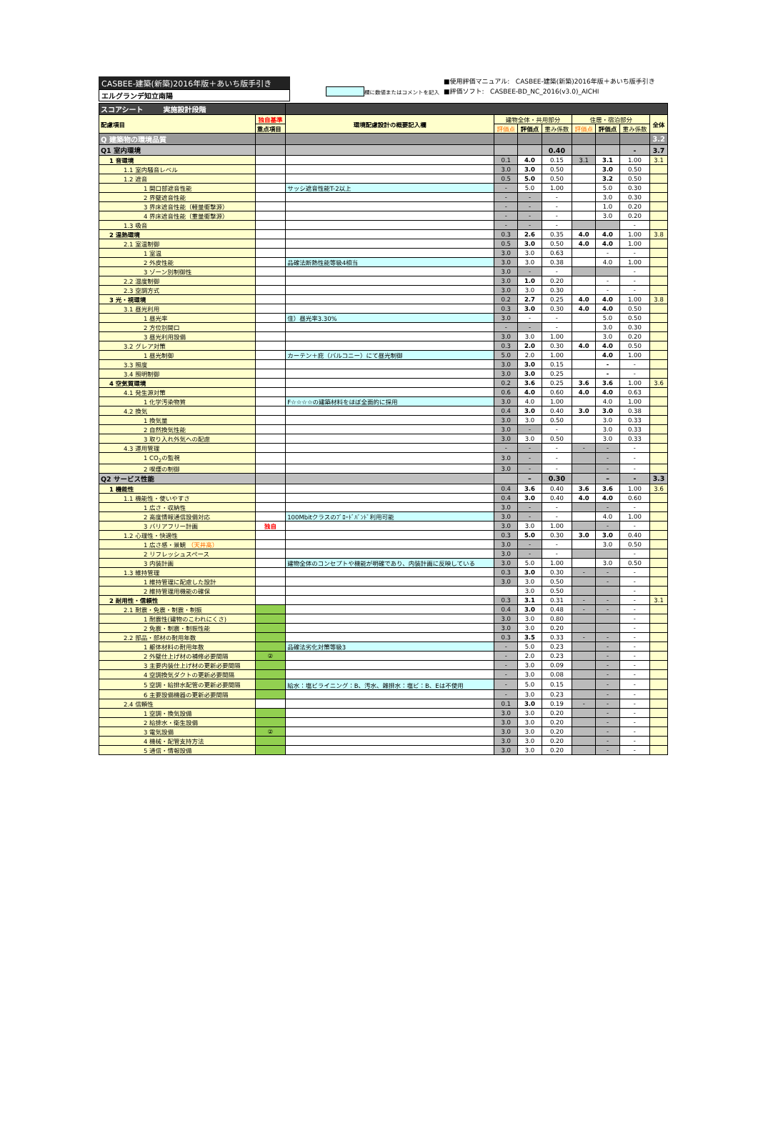CASBEE-建築(新築)2016年版＋あいち版手引き
エルグランデ知立南陽
欄に数値またはコメントを記入
■使用評価マニュアル: CASBEE-建築(新築)2016年版＋あいち版手引き
■評価ソフト: CASBEE-BD_NC_2016(v3.0)_AICHI
| スコアシート 実施設計段階 | | | | | | | | | |
| 配慮項目 | 独自基準 | 環境配慮設計の概要記入欄 | 建物全体・共用部分 | | | 住居・宿泊部分 | | | 全体 |
| | 重点項目 | | 評価点 | 評価点 | 重み係数 | 評価点 | 評価点 | 重み係数 | |
| Q 建築物の環境品質 | | | | | | | | | 3.2 |
| Q1 室内環境 | | | | | 0.40 | | | - | 3.7 |
| 1 音環境 | | | 0.1 | 4.0 | 0.15 | 3.1 | 3.1 | 1.00 | 3.1 |
| 1.1 室内騒音レベル | | | 3.0 | 3.0 | 0.50 | | 3.0 | 0.50 | |
| 1.2 遮音 | | | 0.5 | 5.0 | 0.50 | | 3.2 | 0.50 | |
| 1 開口部遮音性能 | | サッシ遮音性能T-2以上 | - | 5.0 | 1.00 | | 5.0 | 0.30 | |
| 2 界壁遮音性能 | | | - | - | - | | 3.0 | 0.30 | |
| 3 界床遮音性能（軽量衝撃源） | | | - | - | - | | 1.0 | 0.20 | |
| 4 界床遮音性能（重量衝撃源） | | | - | - | - | | 3.0 | 0.20 | |
| 1.3 吸音 | | | - | - | - | | | - | |
| 2 温熱環境 | | | 0.3 | 2.6 | 0.35 | 4.0 | 4.0 | 1.00 | 3.8 |
| 2.1 室温制御 | | | 0.5 | 3.0 | 0.50 | 4.0 | 4.0 | 1.00 | |
| 1 室温 | | | 3.0 | 3.0 | 0.63 | | - | - | |
| 2 外皮性能 | | 品確法断熱性能等級4相当 | 3.0 | 3.0 | 0.38 | | 4.0 | 1.00 | |
| 3 ゾーン別制御性 | | | 3.0 | - | - | | | - | |
| 2.2 湿度制御 | | | 3.0 | 1.0 | 0.20 | | - | - | |
| 2.3 空調方式 | | | 3.0 | 3.0 | 0.30 | | - | - | |
| 3 光・視環境 | | | 0.2 | 2.7 | 0.25 | 4.0 | 4.0 | 1.00 | 3.8 |
| 3.1 昼光利用 | | | 0.3 | 3.0 | 0.30 | 4.0 | 4.0 | 0.50 | |
| 1 昼光率 | | 住）昼光率3.30% | 3.0 | - | - | | 5.0 | 0.50 | |
| 2 方位別開口 | | | - | - | - | | 3.0 | 0.30 | |
| 3 昼光利用設備 | | | 3.0 | 3.0 | 1.00 | | 3.0 | 0.20 | |
| 3.2 グレア対策 | | | 0.3 | 2.0 | 0.30 | 4.0 | 4.0 | 0.50 | |
| 1 昼光制御 | | カーテン＋庇（バルコニー）にて昼光制御 | 5.0 | 2.0 | 1.00 | | 4.0 | 1.00 | |
| 3.3 照度 | | | 3.0 | 3.0 | 0.15 | | - | - | |
| 3.4 照明制御 | | | 3.0 | 3.0 | 0.25 | | - | - | |
| 4 空気質環境 | | | 0.2 | 3.6 | 0.25 | 3.6 | 3.6 | 1.00 | 3.6 |
| 4.1 発生源対策 | | | 0.6 | 4.0 | 0.60 | 4.0 | 4.0 | 0.63 | |
| 1 化学汚染物質 | | F☆☆☆☆の建築材料をほぼ全面的に採用 | 3.0 | 4.0 | 1.00 | | 4.0 | 1.00 | |
| 4.2 換気 | | | 0.4 | 3.0 | 0.40 | 3.0 | 3.0 | 0.38 | |
| 1 換気量 | | | 3.0 | 3.0 | 0.50 | | 3.0 | 0.33 | |
| 2 自然換気性能 | | | 3.0 | - | - | | 3.0 | 0.33 | |
| 3 取り入れ外気への配慮 | | | 3.0 | 3.0 | 0.50 | | 3.0 | 0.33 | |
| 4.3 運用管理 | | | - | - | - | - | - | - | |
| 1 CO<sub>2</sub>の監視 | | | 3.0 | - | - | | - | - | |
| 2 喫煙の制御 | | | 3.0 | - | - | | - | - | |
| Q2 サービス性能 | | | | – | 0.30 | | – | - | 3.3 |
| 1 機能性 | | | 0.4 | 3.6 | 0.40 | 3.6 | 3.6 | 1.00 | 3.6 |
| 1.1 機能性・使いやすさ | | | 0.4 | 3.0 | 0.40 | 4.0 | 4.0 | 0.60 | |
| 1 広さ・収納性 | | | 3.0 | - | - | | - | - | |
| 2 高度情報通信設備対応 | | 100Mbitクラスのﾌﾞﾛｰﾄﾞﾊﾞﾝﾄﾞ利用可能 | 3.0 | - | - | | 4.0 | 1.00 | |
| 3 バリアフリー計画 | 独自 | | 3.0 | 3.0 | 1.00 | | - | - | |
| 1.2 心理性・快適性 | | | 0.3 | 5.0 | 0.30 | 3.0 | 3.0 | 0.40 | |
| 1 広さ感・景観 （天井高） | | | 3.0 | - | - | | 3.0 | 0.50 | |
| 2 リフレッシュスペース | | | 3.0 | - | - | | | - | |
| 3 内装計画 | | 建物全体のコンセプトや機能が明確であり、内装計画に反映している | 3.0 | 5.0 | 1.00 | | 3.0 | 0.50 | |
| 1.3 維持管理 | | | 0.3 | 3.0 | 0.30 | - | - | - | |
| 1 維持管理に配慮した設計 | | | 3.0 | 3.0 | 0.50 | | - | - | |
| 2 維持管理用機能の確保 | | | | 3.0 | 0.50 | | | - | |
| 2 耐用性・信頼性 | | | 0.3 | 3.1 | 0.31 | - | - | - | 3.1 |
| 2.1 耐震・免震・制震・制振 | | | 0.4 | 3.0 | 0.48 | - | - | - | |
| 1 耐震性(建物のこわれにくさ) | | | 3.0 | 3.0 | 0.80 | | | - | |
| 2 免震・制震・制振性能 | | | 3.0 | 3.0 | 0.20 | | | - | |
| 2.2 部品・部材の耐用年数 | | | 0.3 | 3.5 | 0.33 | - | - | - | |
| 1 躯体材料の耐用年数 | | 品確法劣化対策等級3 | - | 5.0 | 0.23 | | - | - | |
| 2 外壁仕上げ材の補修必要間隔 | ② | | - | 2.0 | 0.23 | | - | - | |
| 3 主要内装仕上げ材の更新必要間隔 | | | - | 3.0 | 0.09 | | - | - | |
| 4 空調換気ダクトの更新必要間隔 | | | - | 3.0 | 0.08 | | - | - | |
| 5 空調・給排水配管の更新必要間隔 | | 給水：塩ビライニング：B、汚水、雑排水：塩ビ：B、Eは不使用 | - | 5.0 | 0.15 | | - | - | |
| 6 主要設備機器の更新必要間隔 | | | - | 3.0 | 0.23 | | - | - | |
| 2.4 信頼性 | | | 0.1 | 3.0 | 0.19 | - | - | - | |
| 1 空調・換気設備 | | | 3.0 | 3.0 | 0.20 | | - | - | |
| 2 給排水・衛生設備 | | | 3.0 | 3.0 | 0.20 | | - | - | |
| 3 電気設備 | ② | | 3.0 | 3.0 | 0.20 | | - | - | |
| 4 機械・配管支持方法 | | | 3.0 | 3.0 | 0.20 | | - | - | |
| 5 通信・情報設備 | | | 3.0 | 3.0 | 0.20 | | - | - | |